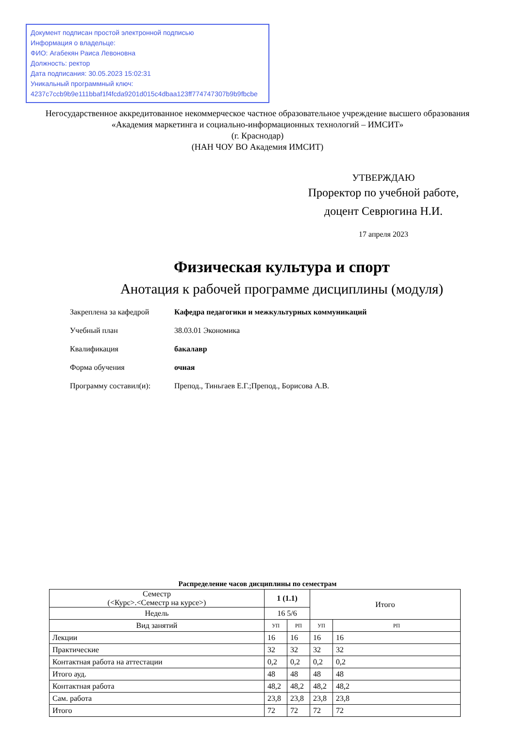Документ подписан простой электронной подписью
Информация о владельце:
ФИО: Агабекян Раиса Левоновна
Должность: ректор
Дата подписания: 30.05.2023 15:02:31
Уникальный программный ключ:
4237c7ccb9b9e111bbaf1f4fcda9201d015c4dbaa123ff774747307b9b9fbcbe
Негосударственное аккредитованное некоммерческое частное образовательное учреждение высшего образования
«Академия маркетинга и социально-информационных технологий – ИМСИТ»
(г. Краснодар)
(НАН ЧОУ ВО Академия ИМСИТ)
УТВЕРЖДАЮ
Проректор по учебной работе,
доцент Севрюгина Н.И.
17 апреля 2023
Физическая культура и спорт
Анотация к рабочей программе дисциплины (модуля)
Закреплена за кафедрой Кафедра педагогики и межкультурных коммуникаций
Учебный план 38.03.01 Экономика
Квалификация бакалавр
Форма обучения очная
Программу составил(и): Препод., Тиньгаев Е.Г.;Препод., Борисова А.В.
Распределение часов дисциплины по семестрам
| Семестр (<Курс>.<Семестр на курсе>) | 1 (1.1) | | Итого | |
| --- | --- | --- | --- | --- |
| Недель | 16 5/6 | | | |
| Вид занятий | УП | РП | УП | РП |
| Лекции | 16 | 16 | 16 | 16 |
| Практические | 32 | 32 | 32 | 32 |
| Контактная работа на аттестации | 0,2 | 0,2 | 0,2 | 0,2 |
| Итого ауд. | 48 | 48 | 48 | 48 |
| Контактная работа | 48,2 | 48,2 | 48,2 | 48,2 |
| Сам. работа | 23,8 | 23,8 | 23,8 | 23,8 |
| Итого | 72 | 72 | 72 | 72 |